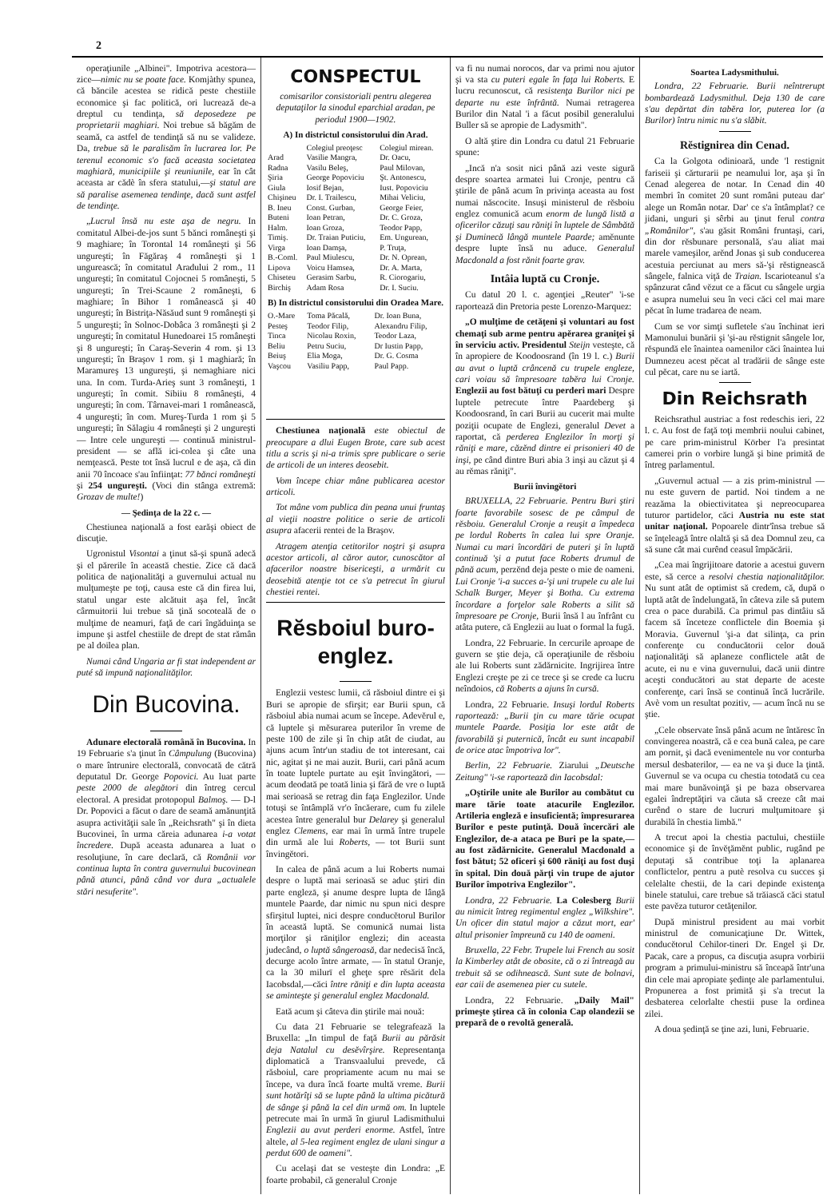2
operaţiunile „Albinei". Impotriva acestora—zice—nimic nu se poate face. Komjàthy spunea, că băncile acestea se ridică peste chestiile economice şi fac politică, ori lucrează de-a dreptul cu tendinţa, să deposedeze pe proprietarii maghiari. Noi trebue să băgăm de seamă, ca astfel de tendinţă să nu se valideze. Da, trebue să le paralisăm în lucrarea lor. Pe terenul economic s'o facă aceasta societatea maghiară, municipiile şi reuniunile, ear în cât aceasta ar cădè în sfera statului,—şi statul are să paralise asemenea tendinţe, dacă sunt astfel de tendinţe.
„Lucrul însă nu este aşa de negru. In comitatul Albei-de-jos sunt 5 bănci româneşti şi 9 maghiare; în Torontal 14 româneşti şi 56 ungureşti; în Făgăraş 4 româneşti şi 1 ungurească; în comitatul Aradului 2 rom., 11 ungureşti; în comitatul Cojocnei 5 româneşti, 5 ungureşti; în Trei-Scaune 2 româneşti, 6 maghiare; în Bihor 1 românească şi 40 ungureşti; în Bistriţa-Năsăud sunt 9 româneşti şi 5 ungureşti; în Solnoc-Dobâca 3 româneşti şi 2 ungureşti; în comitatul Hunedoarei 15 româneşti şi 8 ungureşti; în Caraş-Severin 4 rom. şi 13 ungureşti; în Braşov 1 rom. şi 1 maghiară; în Maramureş 13 ungureşti, şi nemaghiare nici una. In com. Turda-Arieş sunt 3 româneşti, 1 ungureşti; în comit. Sibiiu 8 româneşti, 4 ungureşti; în com. Târnavei-mari 1 românească, 4 ungureşti; în com. Mureş-Turda 1 rom şi 5 ungureşti; în Sălagiu 4 româneşti şi 2 ungureşti — Intre cele ungureşti — continuă ministrul-president — se află ici-colea şi câte una nemţească. Peste tot însă lucrul e de aşa, că din anii 70 încoace s'au înfiinţat: 77 bănci româneşti şi 254 ungureşti. (Voci din stânga extremă: Grozav de multe!)
— Şedinţa de la 22 c. —
Chestiunea naţională a fost earăşi obiect de discuţie.
Ugronistul Visontai a ţinut să-şi spună adecă şi el părerile în această chestie. Zice că dacă politica de naţionalităţi a guvernului actual nu mulţumeşte pe toţi, causa este că din firea lui, statul ungar este alcătuit aşa fel, încât cârmuitorii lui trebue să ţină socoteală de o mulţime de neamuri, faţă de cari îngăduinţa se impune şi astfel chestiile de drept de stat rămân pe al doilea plan.
Numai când Ungaria ar fi stat independent ar puté să impună naţionalităţilor.
Din Bucovina.
Adunare electorală română în Bucovina. In 19 Februarie s'a ţinut în Câmpulung (Bucovina) o mare întrunire electorală, convocată de cătră deputatul Dr. George Popovici. Au luat parte peste 2000 de alegători din întreg cercul electoral. A presidat protopopul Balmoş. — D-l Dr. Popovici a făcut o dare de seamă amănunţită asupra activităţii sale în „Reichsrath" şi în dieta Bucovinei, în urma căreia adunarea i-a votat încredere. După aceasta adunarea a luat o resoluţiune, în care declară, că Românii vor continua lupta în contra guvernului bucovinean până atunci, până când vor dura „actualele stări nesuferite".
CONSPECTUL
comisarilor consistoriali pentru alegerea deputaţilor la sinodul eparchial aradan, pe periodul 1900—1902.
A) In districtul consistorului din Arad.
| | Colegiul preoţesc | Colegiul mirean. |
| --- | --- | --- |
| Arad | Vasilie Mangra, | Dr. Oacu, |
| Radna | Vasilu Beleş, | Paul Milovan, |
| Şiria | George Popoviciu | Şt. Antonescu, |
| Giula | Iosif Bejan, | Iust. Popoviciu |
| Chişineu | Dr. I. Trailescu, | Mihai Veliciu, |
| B. Ineu | Const. Gurban, | George Feier, |
| Buteni | Ioan Petran, | Dr. C. Groza, |
| Halm. | Ioan Groza, | Teodor Papp, |
| Timiş. | Dr. Traian Puticiu, | Em. Ungurean, |
| Virga | Ioan Damşa, | P. Truţa, |
| B.-Coml. | Paul Miulescu, | Dr. N. Oprean, |
| Lipova | Voicu Hamsea, | Dr. A. Marta, |
| Chiseteu | Gerasim Sarbu, | R. Ciorogariu, |
| Birchiş | Adam Rosa | Dr. I. Suciu. |
B) In districtul consistorului din Oradea Mare.
| O.-Mare | Toma Păcală, | Dr. Ioan Buna, |
| Pesteş | Teodor Filip, | Alexandru Filip, |
| Tinca | Nicolau Roxin, | Teodor Laza, |
| Beliu | Petru Suciu, | Dr Iustin Papp, |
| Beiuş | Elia Moga, | Dr. G. Cosma |
| Vaşcou | Vasiliu Papp, | Paul Papp. |
Chestiunea naţională este obiectul de preocupare a dlui Eugen Brote, care sub acest titlu a scris şi ni-a trimis spre publicare o serie de articoli de un interes deosebit.
Vom începe chiar mâne publicarea acestor articoli.
Tot mâne vom publica din peana unui fruntaş al vieţii noastre politice o serie de articoli asupra afacerii rentei de la Braşov.
Atragem atenţia cetitorilor noştri şi asupra acestor articoli, al căror autor, cunoscător al afacerilor noastre bisericeşti, a urmărit cu deosebită atenţie tot ce s'a petrecut în giurul chestiei rentei.
Rĕsboiul buro-englez.
Englezii vestesc lumii, că răsboiul dintre ei şi Buri se apropie de sfirşit; ear Burii spun, că răsboiul abia numai acum se începe. Adevĕrul e, că luptele şi mĕsurarea puterilor în vreme de peste 100 de zile şi în chip atât de ciudat, au ajuns acum într'un stadiu de tot interesant, cai nic, agitat şi ne mai auzit. Burii, cari până acum în toate luptele purtate au eşit învingători, — acum deodată pe toată linia şi fără de vre o luptă mai serioasă se retrag din faţa Englezilor. Unde totuşi se întâmplă vr'o încăerare, cum fu zilele acestea între generalul bur Delarey şi generalul englez Clemens, ear mai în urmă între trupele din urmă ale lui Roberts, — tot Burii sunt învingĕtori.
In calea de până acum a lui Roberts numai despre o luptă mai serioasă se aduc ştiri din parte englezā, şi anume despre lupta de lângă muntele Paarde, dar nimic nu spun nici despre sfirşitul luptei, nici despre conducĕtorul Burilor în această luptă. Se comunică numai lista morţilor şi rāniţilor englezi; din aceasta judecând, o luptă sângeroasă, dar nedecisă încă, decurge acolo între armate, — în statul Oranje, ca la 30 milurī el gheţe spre rĕsărit dela Iacobsdal,—căci între răniţi e din lupta aceasta se aminteşte şi generalul englez Macdonald.
Eată acum şi câteva din ştirile mai nouă:
Cu data 21 Februarie se telegrafează la Bruxella: „In timpul de faţă Burii au părăsit deja Natalul cu desĕvîrşire. Representanţa diplomatică a Transvaalului prevede, că răsboiul, care propriamente acum nu mai se începe, va dura încă foarte multă vreme. Burii sunt hotărîţi să se lupte până la ultima picătură de sânge şi până la cel din urmă om. In luptele petrecute mai în urmă în giurul Ladismithului Englezii au avut perderi enorme. Astfel, între altele, al 5-lea regiment englez de ulani singur a perdut 600 de oameni".
Cu acelaşi dat se vesteşte din Londra: „E foarte probabil, că generalul Cronje
va fi nu numai norocos, dar va primi nou ajutor şi va sta cu puteri egale în faţa lui Roberts. E lucru recunoscut, că resistenţa Burilor nici pe departe nu este înfrântă. Numai retragerea Burilor din Natal 'i a făcut posibil generalului Buller să se apropie de Ladysmith".
O altă ştire din Londra cu datul 21 Februarie spune:
„Incă n'a sosit nici până azi veste sigură despre soartea armatei lui Cronje, pentru că ştirile de până acum în privinţa aceasta au fost numai născocite. Insuşi ministerul de rĕsboiu englez comunică acum enorm de lungă listă a oficerilor căzuţi sau răniţi în luptele de Sâmbătă şi Duminecă lângă muntele Paarde; amĕnunte despre lupte însă nu aduce. Generalul Macdonald a fost rănit foarte grav.
Intâia luptă cu Cronje.
Cu datul 20 l. c. agenţiei „Reuter" 'i-se raportează din Pretoria peste Lorenzo-Marquez:
„O mulţime de cetăţeni şi voluntari au fost chemaţi sub arme pentru apĕrarea graniţei şi în serviciu activ. Presidentul Steijn vesteşte, că în apropiere de Koodoosrand (în 19 l. c.) Burii au avut o luptă crâncenă cu trupele engleze, cari voiau să împresoare tabĕra lui Cronje. Englezii au fost bătuţi cu perderi mari Despre luptele petrecute între Paardeberg şi Koodoosrand, în cari Burii au cucerit mai multe poziţii ocupate de Englezi, generalul Devet a raportat, că perderea Englezilor în morţi şi răniţi e mare, căzĕnd dintre ei prisonieri 40 de inşi, pe când dintre Buri abia 3 inşi au căzut şi 4 au rĕmas răniţi".
Burii învingĕtori
BRUXELLA, 22 Februarie. Pentru Buri ştiri foarte favorabile sosesc de pe câmpul de rĕsboiu. Generalul Cronje a reuşit a împedeca pe lordul Roberts în calea lui spre Oranje. Numai cu mari încordări de puteri şi în luptă continuă 'şi a putut face Roberts drumul de până acum, perzĕnd deja peste o mie de oameni. Lui Cronje 'i-a succes a-'şi uni trupele cu ale lui Schalk Burger, Meyer şi Botha. Cu extrema încordare a forţelor sale Roberts a silit să împresoare pe Cronje, Burii însă l au înfrânt cu atâta putere, că Englezii au luat o formal la fugă.
Londra, 22 Februarie. In cercurile aproape de guvern se ştie deja, că operaţiunile de rĕsboiu ale lui Roberts sunt zădărnicite. Ingrijirea între Englezi creşte pe zi ce trece şi se crede ca lucru neîndoios, că Roberts a ajuns în cursă.
Londra, 22 Februarie. Insuşi lordul Roberts raportează: „Burii ţin cu mare tărie ocupat muntele Paarde. Posiţia lor este atât de favorabilă şi puternică, încât eu sunt incapabil de orice atac împotriva lor".
Berlin, 22 Februarie. Ziarului „Deutsche Zeitung" 'i-se raportează din Iacobsdal:
„Oştirile unite ale Burilor au combătut cu mare tărie toate atacurile Englezilor. Artileria engleză e insuficientă; împresurarea Burilor e peste putinţă. Două încercări ale Englezilor, de-a ataca pe Buri pe la spate,—au fost zădărnicite. Generalul Macdonald a fost bătut; 52 oficeri şi 600 răniţi au fost duşi în spital. Din două părţi vin trupe de ajutor Burilor împotriva Englezilor".
Londra, 22 Februarie. La Colesberg Burii au nimicit întreg regimentul englez „Wilkshire". Un oficer din statul major a căzut mort, ear' altul prisonier împreună cu 140 de oameni.
Bruxella, 22 Febr. Trupele lui French au sosit la Kimberley atât de obosite, că o zi întreagă au trebuit să se odihnească. Sunt sute de bolnavi, ear caii de asemenea pier cu sutele.
Londra, 22 Februarie. „Daily Mail" primeşte ştirea că în colonia Cap olandezii se prepară de o revoltă generală.
Soartea Ladysmithului.
Londra, 22 Februarie. Burii neîntrerupt bombardează Ladysmithul. Deja 130 de care s'au depărtat din tabĕra lor, puterea lor (a Burilor) întru nimic nu s'a slăbit.
Rĕstignirea din Cenad.
Ca la Golgota odinioară, unde 'l restignit fariseii şi cărturarii pe neamului lor, aşa şi în Cenad alegerea de notar. In Cenad din 40 membri în comitet 20 sunt români puteau dar' alege un Român notar. Dar' ce s'a întâmplat? ce jidani, unguri şi sêrbi au ţinut ferul contra „Românilor", s'au găsit Români fruntaşi, cari, din dor rĕsbunare personală, s'au aliat mai marele vameşilor, arĕnd Jonas şi sub conducerea acestuia perciunat au mers să-'şi rĕstignească sângele, falnica viţă de Traian. Iscarioteanul s'a spânzurat când vĕzut ce a făcut cu sângele urgia e asupra numelui seu în veci căci cel mai mare pĕcat în lume tradarea de neam.
Cum se vor simţi sufletele s'au închinat ieri Mamonului bunării şi 'şi-au rĕstignit sângele lor, rĕspundă ele înaintea oamenilor căci înaintea lui Dumnezeu acest pĕcat al tradării de sânge este cul pĕcat, care nu se iartă.
Din Reichsrath
Reichsrathul austriac a fost redeschis ieri, 22 l. c. Au fost de faţă toţi membrii noului cabinet, pe care prim-ministrul Körber l'a presintat camerei prin o vorbire lungă şi bine primită de întreg parlamentul.
„Guvernul actual — a zis prim-ministrul — nu este guvern de partid. Noi tindem a ne reazăma la obiectivitatea şi nepreocuparea tuturor partidelor, căci Austria nu este stat unitar naţional. Popoarele dintr'însa trebue să se înţeleagă între olaltă şi să dea Domnul zeu, ca să sune cât mai curênd ceasul împăcării.
„Cea mai îngrijitoare datorie a acestui guvern este, să cerce a resolvi chestia naţionalităţilor. Nu sunt atât de optimist să credem, că, după o luptă atât de îndelungată, în câteva zile să putem crea o pace durabilă. Ca primul pas dintâiu să facem să înceteze conflictele din Boemia şi Moravia. Guvernul 'şi-a dat silinţa, ca prin conferenţe cu conducătorii celor două naţionalităţi să aplaneze conflictele atât de acute, ei nu e vina guvernului, dacă unii dintre aceşti conducători au stat departe de aceste conferenţe, cari însă se continuă încă lucrările. Avè vom un resultat pozitiv, — acum încă nu se ştie.
„Cele observate însă până acum ne întăresc în convingerea noastră, că e cea bună calea, pe care am pornit, şi dacă evenimentele nu vor conturba mersul desbaterilor, — ea ne va şi duce la ţintă. Guvernul se va ocupa cu chestia totodată cu cea mai mare bunăvoinţă şi pe baza observarea egalei îndreptăţiri va căuta să creeze cât mai curênd o stare de lucruri mulţumitoare şi durabilă în chestia limbă."
A trecut apoi la chestia pactului, chestiile economice şi de învĕţămĕnt public, rugând pe deputaţi să contribue toţi la aplanarea conflictelor, pentru a putè resolva cu succes şi celelalte chestii, de la cari depinde existenţa binele statului, care trebue să trăiască căci statul este pavĕza tuturor cetăţenilor.
După ministrul president au mai vorbit ministrul de comunicaţiune Dr. Wittek, conducĕtorul Cehilor-tineri Dr. Engel şi Dr. Pacak, care a propus, ca discuţia asupra vorbirii program a primului-ministru să înceapă într'una din cele mai apropiate şedinţe ale parlamentului. Propunerea a fost primită şi s'a trecut la desbaterea celorlalte chestii puse la ordinea zilei.
A doua şedinţă se ţine azi, luni, Februarie.